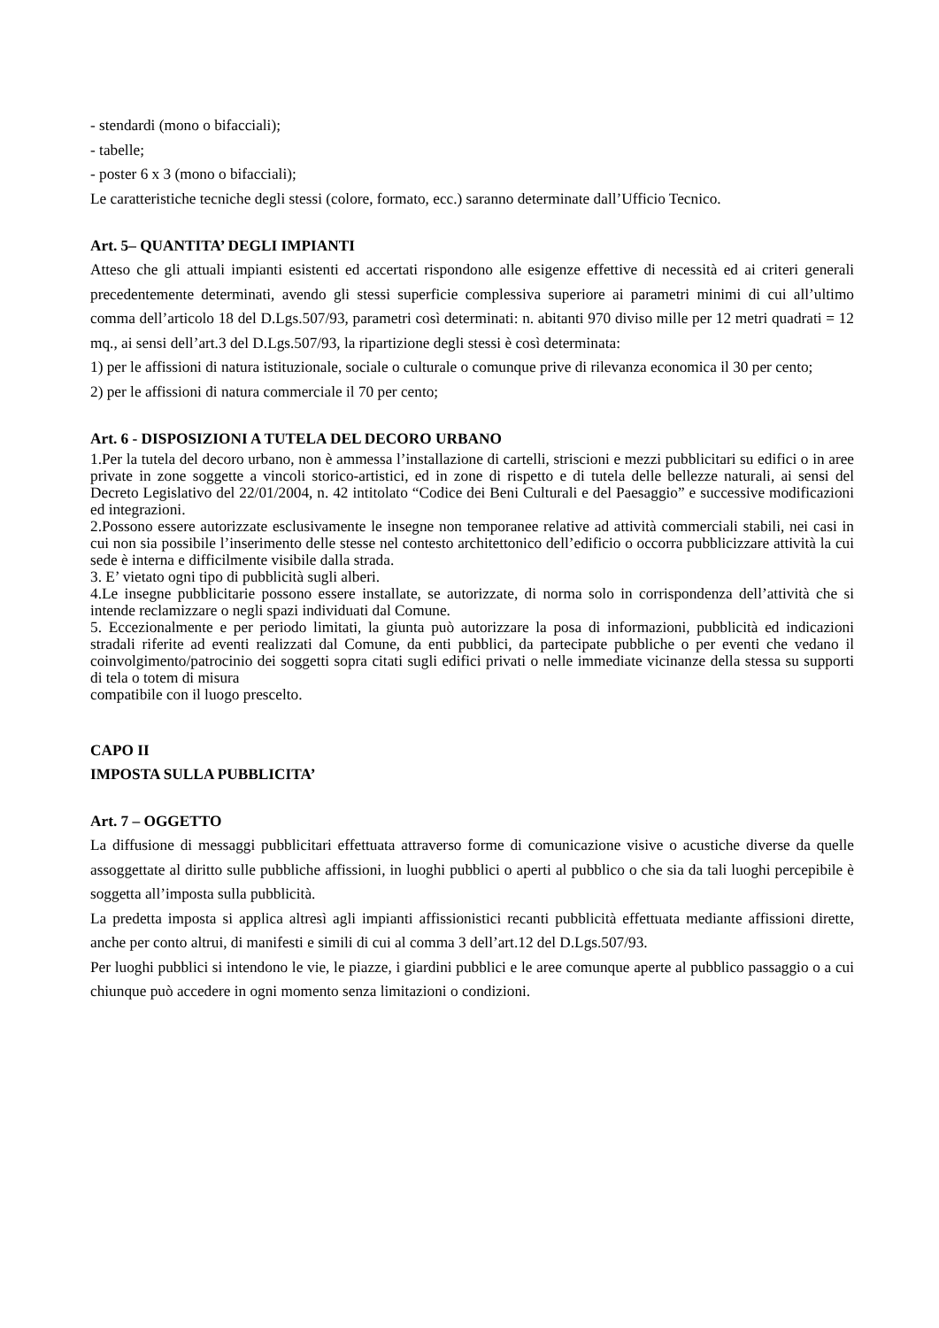- stendardi (mono o bifacciali);
- tabelle;
- poster 6 x 3 (mono o bifacciali);
Le caratteristiche tecniche degli stessi (colore, formato, ecc.) saranno determinate dall’Ufficio Tecnico.
Art. 5– QUANTITA’ DEGLI IMPIANTI
Atteso che gli attuali impianti esistenti ed accertati rispondono alle esigenze effettive di necessità ed ai criteri generali precedentemente determinati, avendo gli stessi superficie complessiva superiore ai parametri minimi di cui all’ultimo comma dell’articolo 18 del D.Lgs.507/93, parametri così determinati: n. abitanti 970 diviso mille per 12 metri quadrati = 12 mq., ai sensi dell’art.3 del D.Lgs.507/93, la ripartizione degli stessi è così determinata:
1) per le affissioni di natura istituzionale, sociale o culturale o comunque prive di rilevanza economica il 30 per cento;
2) per le affissioni di natura commerciale il 70 per cento;
Art. 6 - DISPOSIZIONI A TUTELA DEL DECORO URBANO
1.Per la tutela del decoro urbano, non è ammessa l’installazione di cartelli, striscioni e mezzi pubblicitari su edifici o in aree private in zone soggette a vincoli storico-artistici, ed in zone di rispetto e di tutela delle bellezze naturali, ai sensi del Decreto Legislativo del 22/01/2004, n. 42 intitolato “Codice dei Beni Culturali e del Paesaggio” e successive modificazioni ed integrazioni.
2.Possono essere autorizzate esclusivamente le insegne non temporanee relative ad attività commerciali stabili, nei casi in cui non sia possibile l’inserimento delle stesse nel contesto architettonico dell’edificio o occorra pubblicizzare attività la cui sede è interna e difficilmente visibile dalla strada.
3. E’ vietato ogni tipo di pubblicità sugli alberi.
4.Le insegne pubblicitarie possono essere installate, se autorizzate, di norma solo in corrispondenza dell’attività che si intende reclamizzare o negli spazi individuati dal Comune.
5. Eccezionalmente e per periodo limitati, la giunta può autorizzare la posa di informazioni, pubblicità ed indicazioni stradali riferite ad eventi realizzati dal Comune, da enti pubblici, da partecipate pubbliche o per eventi che vedano il coinvolgimento/patrocinio dei soggetti sopra citati sugli edifici privati o nelle immediate vicinanze della stessa su supporti di tela o totem di misura
compatibile con il luogo prescelto.
CAPO II
IMPOSTA SULLA PUBBLICITA’
Art. 7 – OGGETTO
La diffusione di messaggi pubblicitari effettuata attraverso forme di comunicazione visive o acustiche diverse da quelle assoggettate al diritto sulle pubbliche affissioni, in luoghi pubblici o aperti al pubblico o che sia da tali luoghi percepibile è soggetta all’imposta sulla pubblicità.
La predetta imposta si applica altresì agli impianti affissionistici recanti pubblicità effettuata mediante affissioni dirette, anche per conto altrui, di manifesti e simili di cui al comma 3 dell’art.12 del D.Lgs.507/93.
Per luoghi pubblici si intendono le vie, le piazze, i giardini pubblici e le aree comunque aperte al pubblico passaggio o a cui chiunque può accedere in ogni momento senza limitazioni o condizioni.